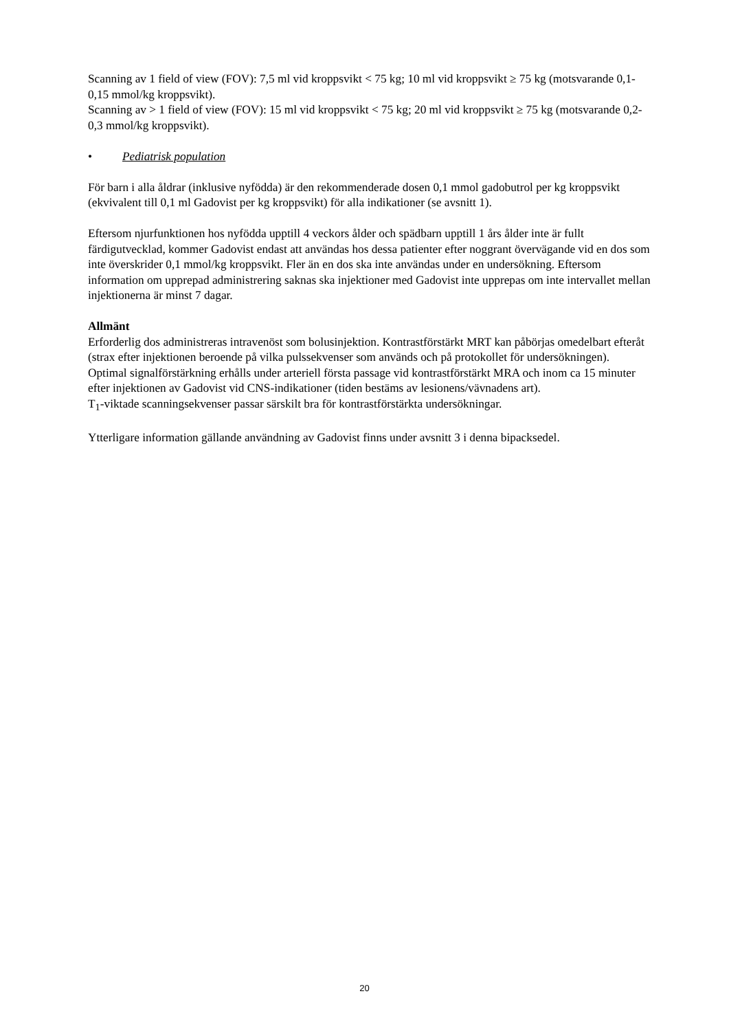Scanning av 1 field of view (FOV): 7,5 ml vid kroppsvikt < 75 kg; 10 ml vid kroppsvikt ≥ 75 kg (motsvarande 0,1-0,15 mmol/kg kroppsvikt).
Scanning av > 1 field of view (FOV): 15 ml vid kroppsvikt < 75 kg; 20 ml vid kroppsvikt ≥ 75 kg (motsvarande 0,2-0,3 mmol/kg kroppsvikt).
• Pediatrisk population
För barn i alla åldrar (inklusive nyfödda) är den rekommenderade dosen 0,1 mmol gadobutrol per kg kroppsvikt (ekvivalent till 0,1 ml Gadovist per kg kroppsvikt) för alla indikationer (se avsnitt 1).
Eftersom njurfunktionen hos nyfödda upptill 4 veckors ålder och spädbarn upptill 1 års ålder inte är fullt färdigutvecklad, kommer Gadovist endast att användas hos dessa patienter efter noggrant övervägande vid en dos som inte överskrider 0,1 mmol/kg kroppsvikt. Fler än en dos ska inte användas under en undersökning. Eftersom information om upprepad administrering saknas ska injektioner med Gadovist inte upprepas om inte intervallet mellan injektionerna är minst 7 dagar.
Allmänt
Erforderlig dos administreras intravenöst som bolusinjektion. Kontrastförstärkt MRT kan påbörjas omedelbart efteråt (strax efter injektionen beroende på vilka pulssekvenser som används och på protokollet för undersökningen).
Optimal signalförstärkning erhålls under arteriell första passage vid kontrastförstärkt MRA och inom ca 15 minuter efter injektionen av Gadovist vid CNS-indikationer (tiden bestäms av lesionens/vävnadens art).
T<sub>1</sub>-viktade scanningsekvenser passar särskilt bra för kontrastförstärkta undersökningar.
Ytterligare information gällande användning av Gadovist finns under avsnitt 3 i denna bipacksedel.
20